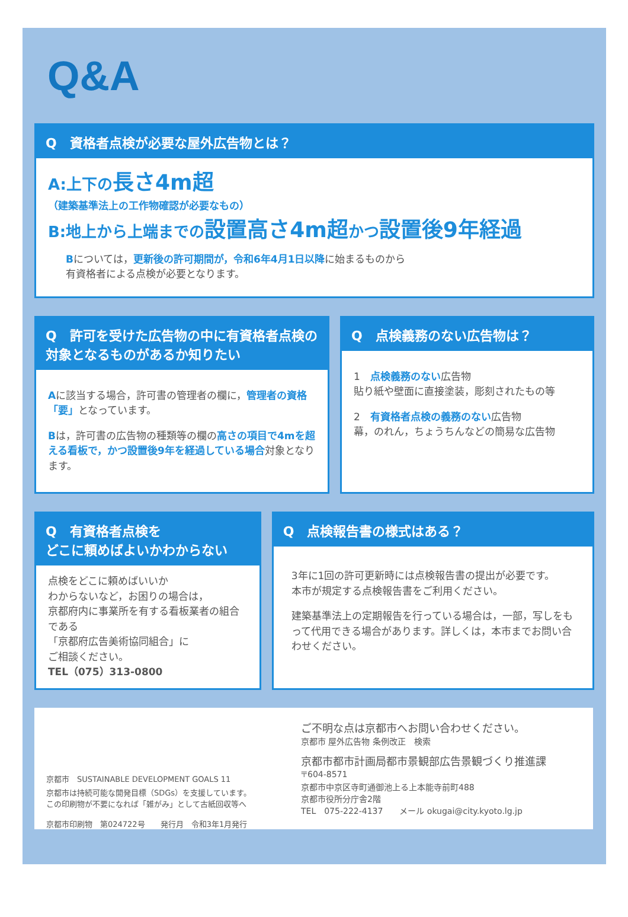Q&A
Q　資格者点検が必要な屋外広告物とは？
A:上下の長さ4m超
（建築基準法上の工作物確認が必要なもの）
B:地上から上端までの設置高さ4m超かつ設置後9年経過
Bについては，更新後の許可期間が，令和6年4月1日以降に始まるものから
有資格者による点検が必要となります。
Q　許可を受けた広告物の中に有資格者点検の対象となるものがあるか知りたい
Aに該当する場合，許可書の管理者の欄に，管理者の資格「要」となっています。
Bは，許可書の広告物の種類等の欄の高さの項目で4mを超える看板で，かつ設置後9年を経過している場合対象となります。
Q　点検義務のない広告物は？
1　点検義務のない広告物
貼り紙や壁面に直接塗装，彫刻されたもの等
2　有資格者点検の義務のない広告物
幕，のれん，ちょうちんなどの簡易な広告物
Q　有資格者点検を
どこに頼めばよいかわからない
点検をどこに頼めばいいか
わからないなど，お困りの場合は，
京都府内に事業所を有する看板業者の組合である
「京都府広告美術協同組合」に
ご相談ください。
TEL（075）313-0800
Q　点検報告書の様式はある？
3年に1回の許可更新時には点検報告書の提出が必要です。
本市が規定する点検報告書をご利用ください。
建築基準法上の定期報告を行っている場合は，一部，写しをもって代用できる場合があります。詳しくは，本市までお問い合わせください。
京都市　SUSTAINABLE DEVELOPMENT GOALS 11
京都市は持続可能な開発目標（SDGs）を支援しています。
この印刷物が不要になれば「雑がみ」として古紙回収等へ
京都市印刷物　第024722号　　発行月　令和3年1月発行
ご不明な点は京都市へお問い合わせください。
京都市 屋外広告物 条例改正　検索
京都市都市計画局都市景観部広告景観づくり推進課
〒604-8571
京都市中京区寺町通御池上る上本能寺前町488
京都市役所分庁舎2階
TEL　075-222-4137　　メール okugai@city.kyoto.lg.jp